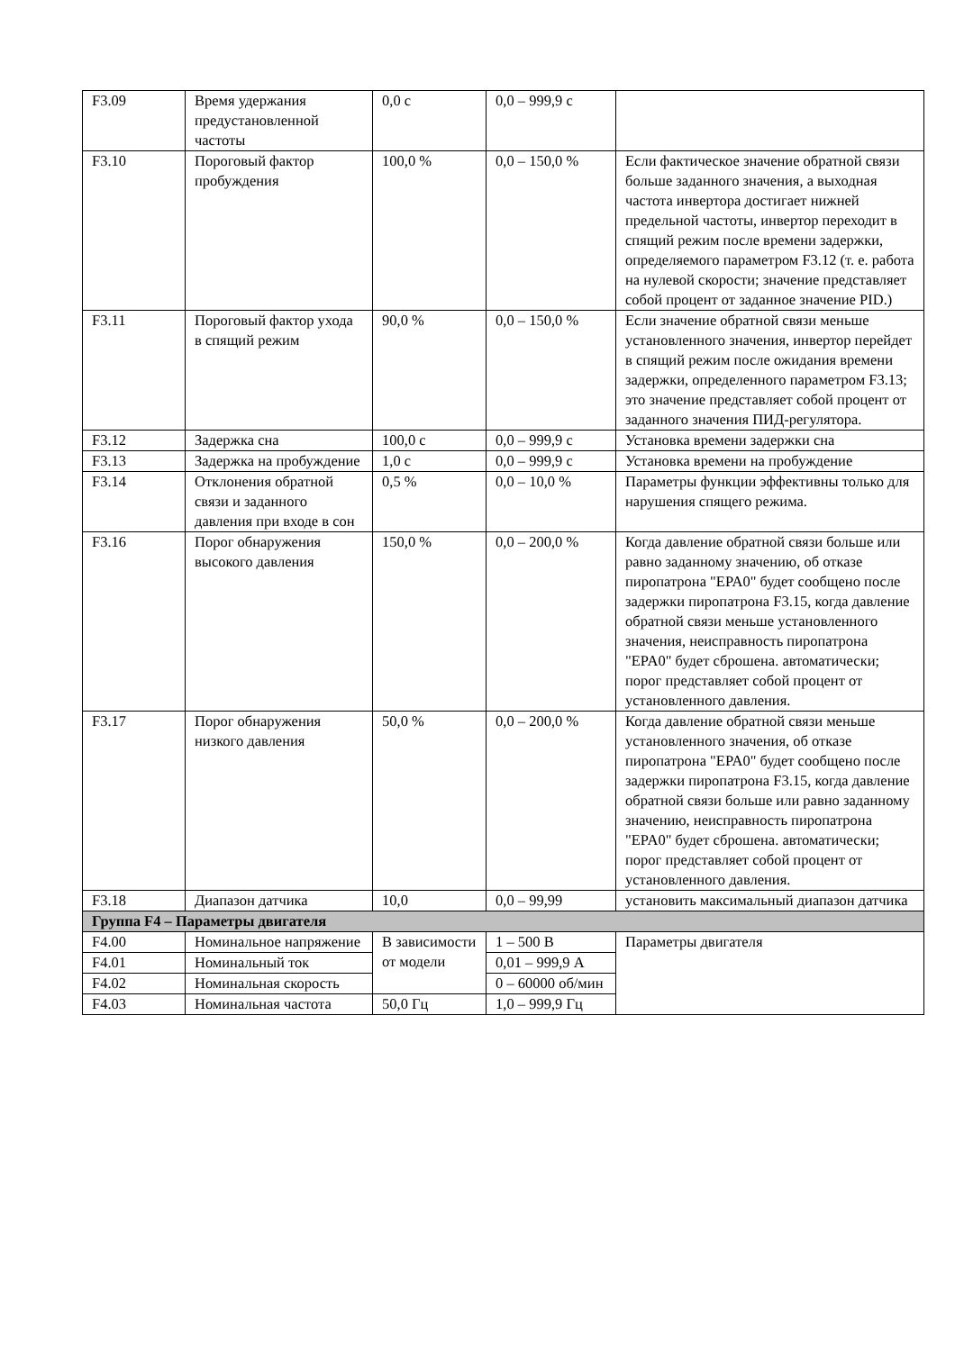| F3.09 | Время удержания предустановленной частоты | 0,0 с | 0,0 – 999,9 с | |
| F3.10 | Пороговый фактор пробуждения | 100,0 % | 0,0 – 150,0 % | Если фактическое значение обратной связи больше заданного значения, а выходная частота инвертора достигает нижней предельной частоты, инвертор переходит в спящий режим после времени задержки, определяемого параметром F3.12 (т. е. работа на нулевой скорости; значение представляет собой процент от заданное значение PID.) |
| F3.11 | Пороговый фактор ухода в спящий режим | 90,0 % | 0,0 – 150,0 % | Если значение обратной связи меньше установленного значения, инвертор перейдет в спящий режим после ожидания времени задержки, определенного параметром F3.13; это значение представляет собой процент от заданного значения ПИД-регулятора. |
| F3.12 | Задержка сна | 100,0 с | 0,0 – 999,9 с | Установка времени задержки сна |
| F3.13 | Задержка на пробуждение | 1,0 с | 0,0 – 999,9 с | Установка времени на пробуждение |
| F3.14 | Отклонения обратной связи и заданного давления при входе в сон | 0,5 % | 0,0 – 10,0 % | Параметры функции эффективны только для нарушения спящего режима. |
| F3.16 | Порог обнаружения высокого давления | 150,0 % | 0,0 – 200,0 % | Когда давление обратной связи больше или равно заданному значению, об отказе пиропатрона "EPA0" будет сообщено после задержки пиропатрона F3.15, когда давление обратной связи меньше установленного значения, неисправность пиропатрона "EPA0" будет сброшена. автоматически; порог представляет собой процент от установленного давления. |
| F3.17 | Порог обнаружения низкого давления | 50,0 % | 0,0 – 200,0 % | Когда давление обратной связи меньше установленного значения, об отказе пиропатрона "EPA0" будет сообщено после задержки пиропатрона F3.15, когда давление обратной связи больше или равно заданному значению, неисправность пиропатрона "EPA0" будет сброшена. автоматически; порог представляет собой процент от установленного давления. |
| F3.18 | Диапазон датчика | 10,0 | 0,0 – 99,99 | установить максимальный диапазон датчика |
| Группа F4 – Параметры двигателя | | | | |
| F4.00 | Номинальное напряжение | В зависимости от модели | 1 – 500 В | Параметры двигателя |
| F4.01 | Номинальный ток | | 0,01 – 999,9 А | |
| F4.02 | Номинальная скорость | | 0 – 60000 об/мин | |
| F4.03 | Номинальная частота | 50,0 Гц | 1,0 – 999,9 Гц | |